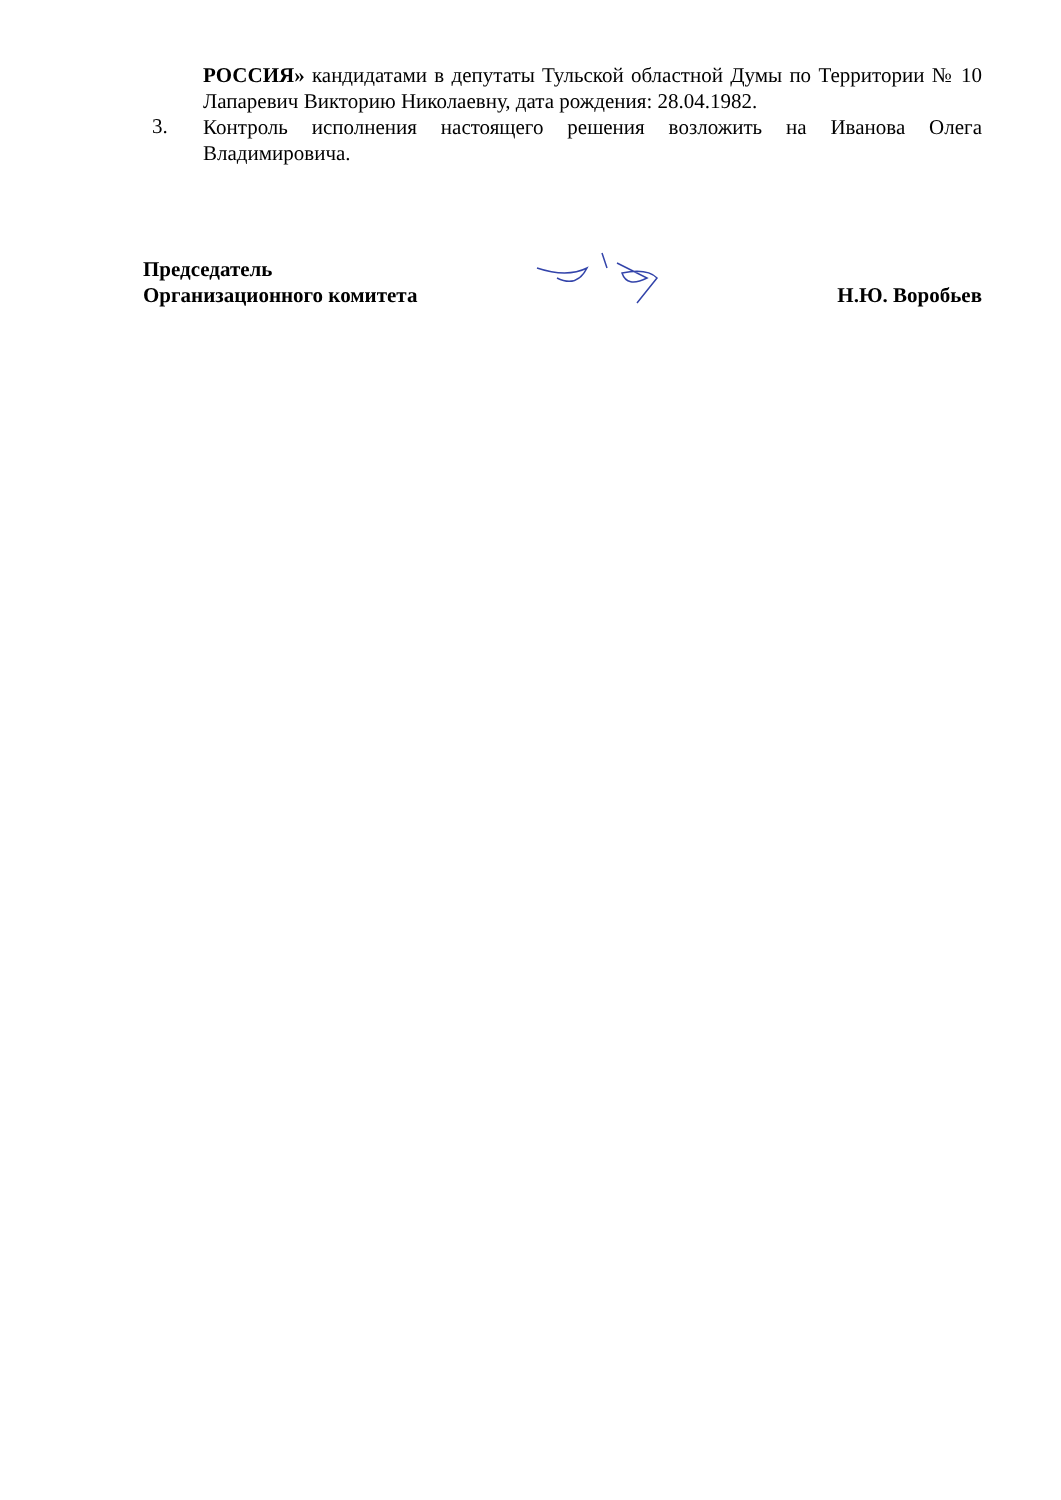РОССИЯ» кандидатами в депутаты Тульской областной Думы по Территории № 10 Лапаревич Викторию Николаевну, дата рождения: 28.04.1982.
3.
Контроль исполнения настоящего решения возложить на Иванова Олега Владимировича.
Председатель
Организационного комитета
Н.Ю. Воробьев